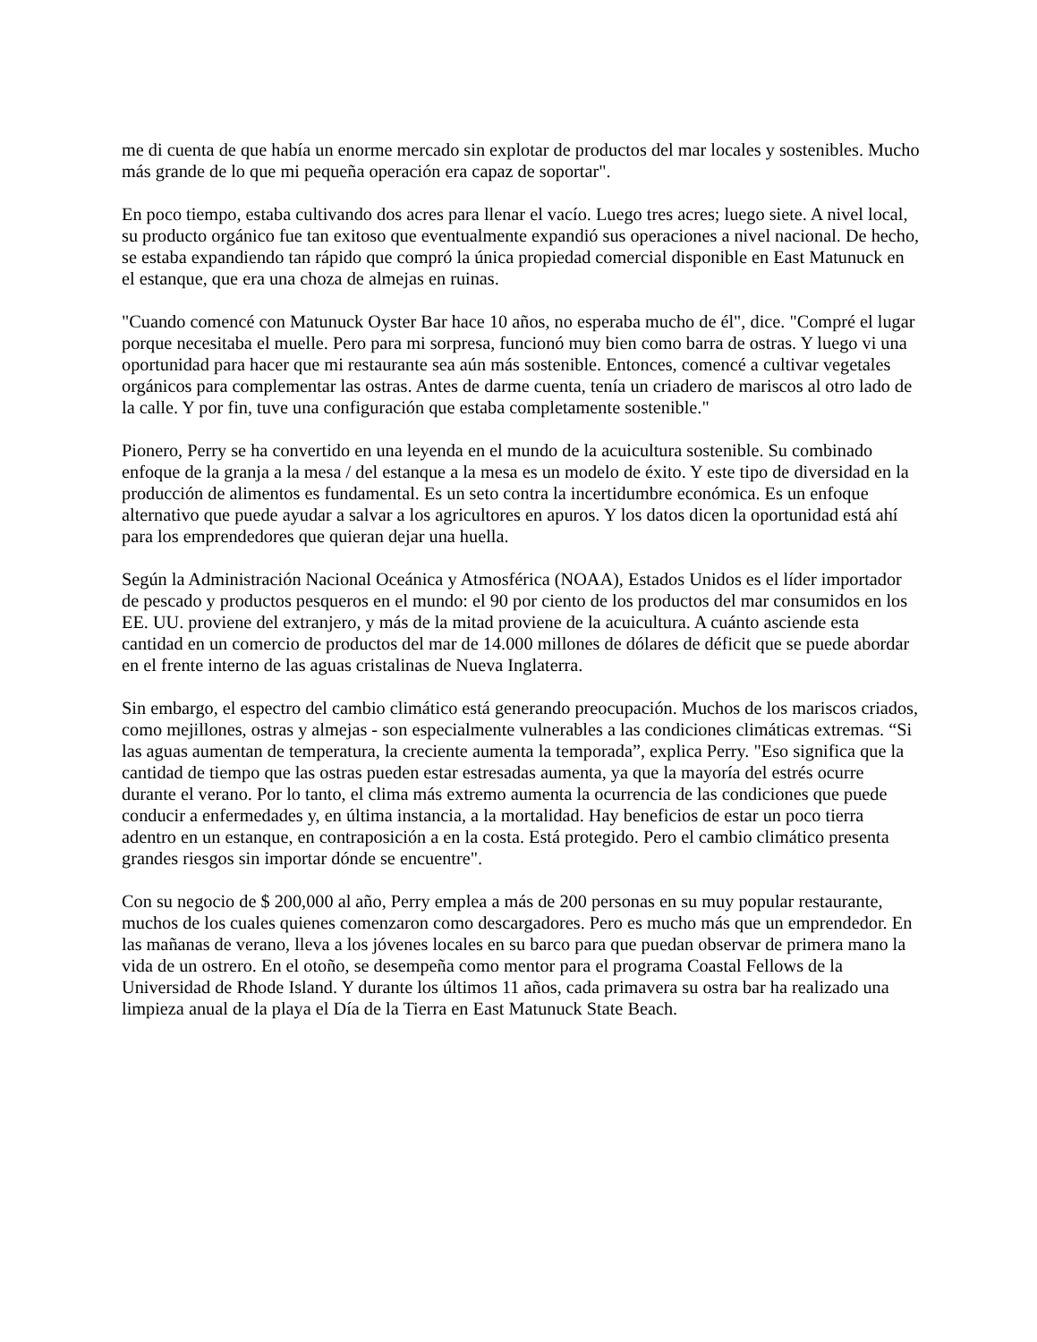me di cuenta de que había un enorme mercado sin explotar de productos del mar locales y sostenibles. Mucho más grande de lo que mi pequeña operación era capaz de soportar".
En poco tiempo, estaba cultivando dos acres para llenar el vacío. Luego tres acres; luego siete. A nivel local, su producto orgánico fue tan exitoso que eventualmente expandió sus operaciones a nivel nacional. De hecho, se estaba expandiendo tan rápido que compró la única propiedad comercial disponible en East Matunuck en el estanque, que era una choza de almejas en ruinas.
"Cuando comencé con Matunuck Oyster Bar hace 10 años, no esperaba mucho de él", dice. "Compré el lugar porque necesitaba el muelle. Pero para mi sorpresa, funcionó muy bien como barra de ostras. Y luego vi una oportunidad para hacer que mi restaurante sea aún más sostenible. Entonces, comencé a cultivar vegetales orgánicos para complementar las ostras. Antes de darme cuenta, tenía un criadero de mariscos al otro lado de la calle. Y por fin, tuve una configuración que estaba completamente sostenible."
Pionero, Perry se ha convertido en una leyenda en el mundo de la acuicultura sostenible. Su combinado enfoque de la granja a la mesa / del estanque a la mesa es un modelo de éxito. Y este tipo de diversidad en la producción de alimentos es fundamental. Es un seto contra la incertidumbre económica. Es un enfoque alternativo que puede ayudar a salvar a los agricultores en apuros. Y los datos dicen la oportunidad está ahí para los emprendedores que quieran dejar una huella.
Según la Administración Nacional Oceánica y Atmosférica (NOAA), Estados Unidos es el líder importador de pescado y productos pesqueros en el mundo: el 90 por ciento de los productos del mar consumidos en los EE. UU. proviene del extranjero, y más de la mitad proviene de la acuicultura. A cuánto asciende esta cantidad en un comercio de productos del mar de 14.000 millones de dólares de déficit que se puede abordar en el frente interno de las aguas cristalinas de Nueva Inglaterra.
Sin embargo, el espectro del cambio climático está generando preocupación. Muchos de los mariscos criados, como mejillones, ostras y almejas - son especialmente vulnerables a las condiciones climáticas extremas. “Si las aguas aumentan de temperatura, la creciente aumenta la temporada”, explica Perry. "Eso significa que la cantidad de tiempo que las ostras pueden estar estresadas aumenta, ya que la mayoría del estrés ocurre durante el verano. Por lo tanto, el clima más extremo aumenta la ocurrencia de las condiciones que puede conducir a enfermedades y, en última instancia, a la mortalidad. Hay beneficios de estar un poco tierra adentro en un estanque, en contraposición a en la costa. Está protegido. Pero el cambio climático presenta grandes riesgos sin importar dónde se encuentre".
Con su negocio de $ 200,000 al año, Perry emplea a más de 200 personas en su muy popular restaurante, muchos de los cuales quienes comenzaron como descargadores. Pero es mucho más que un emprendedor. En las mañanas de verano, lleva a los jóvenes locales en su barco para que puedan observar de primera mano la vida de un ostrero. En el otoño, se desempeña como mentor para el programa Coastal Fellows de la Universidad de Rhode Island. Y durante los últimos 11 años, cada primavera su ostra bar ha realizado una limpieza anual de la playa el Día de la Tierra en East Matunuck State Beach.